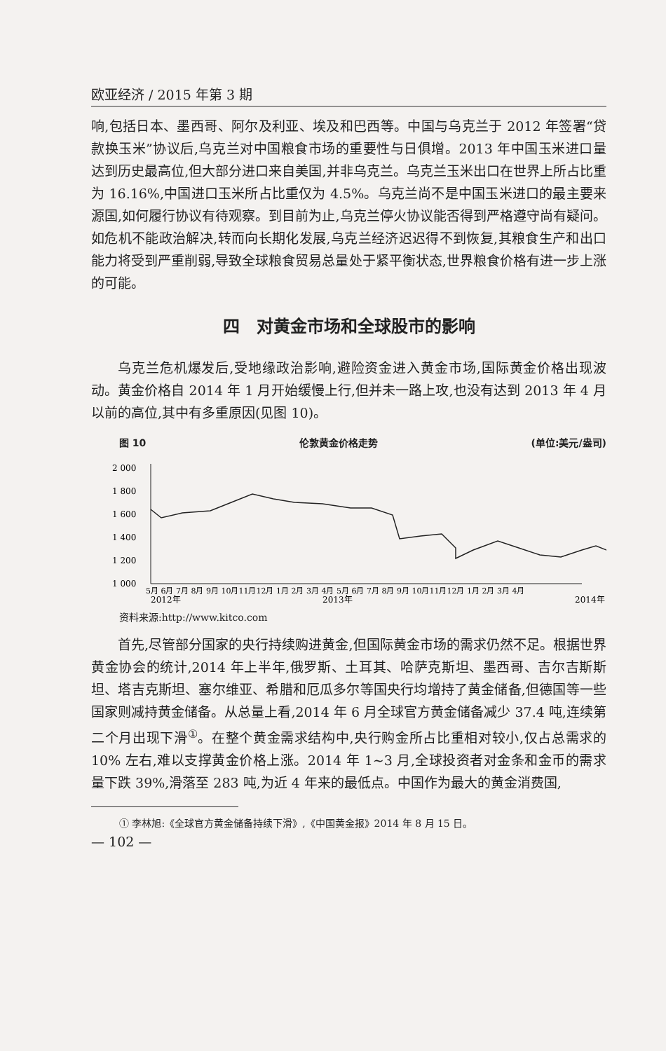欧亚经济 / 2015 年第 3 期
响,包括日本、墨西哥、阿尔及利亚、埃及和巴西等。中国与乌克兰于 2012 年签署“贷款换玉米”协议后,乌克兰对中国粮食市场的重要性与日俱增。2013 年中国玉米进口量达到历史最高位,但大部分进口来自美国,并非乌克兰。乌克兰玉米出口在世界上所占比重为 16.16%,中国进口玉米所占比重仅为 4.5%。乌克兰尚不是中国玉米进口的最主要来源国,如何履行协议有待观察。到目前为止,乌克兰停火协议能否得到严格遵守尚有疑问。如危机不能政治解决,转而向长期化发展,乌克兰经济迟迟得不到恢复,其粮食生产和出口能力将受到严重削弱,导致全球粮食贸易总量处于紧平衡状态,世界粮食价格有进一步上涨的可能。
四　对黄金市场和全球股市的影响
乌克兰危机爆发后,受地缘政治影响,避险资金进入黄金市场,国际黄金价格出现波动。黄金价格自 2014 年 1 月开始缓慢上行,但并未一路上攻,也没有达到 2013 年 4 月以前的高位,其中有多重原因(见图 10)。
图 10 伦敦黄金价格走势 (单位:美元/盎司)
2 000
1 800
1 600
1 400
1 200
1 000
5月 6月 7月 8月 9月 10月11月12月 1月 2月 3月 4月 5月 6月 7月 8月 9月 10月11月12月 1月 2月 3月 4月
2012年
2013年
2014年
资料来源:http://www.kitco.com
首先,尽管部分国家的央行持续购进黄金,但国际黄金市场的需求仍然不足。根据世界黄金协会的统计,2014 年上半年,俄罗斯、土耳其、哈萨克斯坦、墨西哥、吉尔吉斯斯坦、塔吉克斯坦、塞尔维亚、希腊和厄瓜多尔等国央行均增持了黄金储备,但德国等一些国家则减持黄金储备。从总量上看,2014 年 6 月全球官方黄金储备减少 37.4 吨,连续第二个月出现下滑<sup>①</sup>。在整个黄金需求结构中,央行购金所占比重相对较小,仅占总需求的 10% 左右,难以支撑黄金价格上涨。2014 年 1~3 月,全球投资者对金条和金币的需求量下跌 39%,滑落至 283 吨,为近 4 年来的最低点。中国作为最大的黄金消费国,
① 李林旭:《全球官方黄金储备持续下滑》,《中国黄金报》2014 年 8 月 15 日。
— 102 —